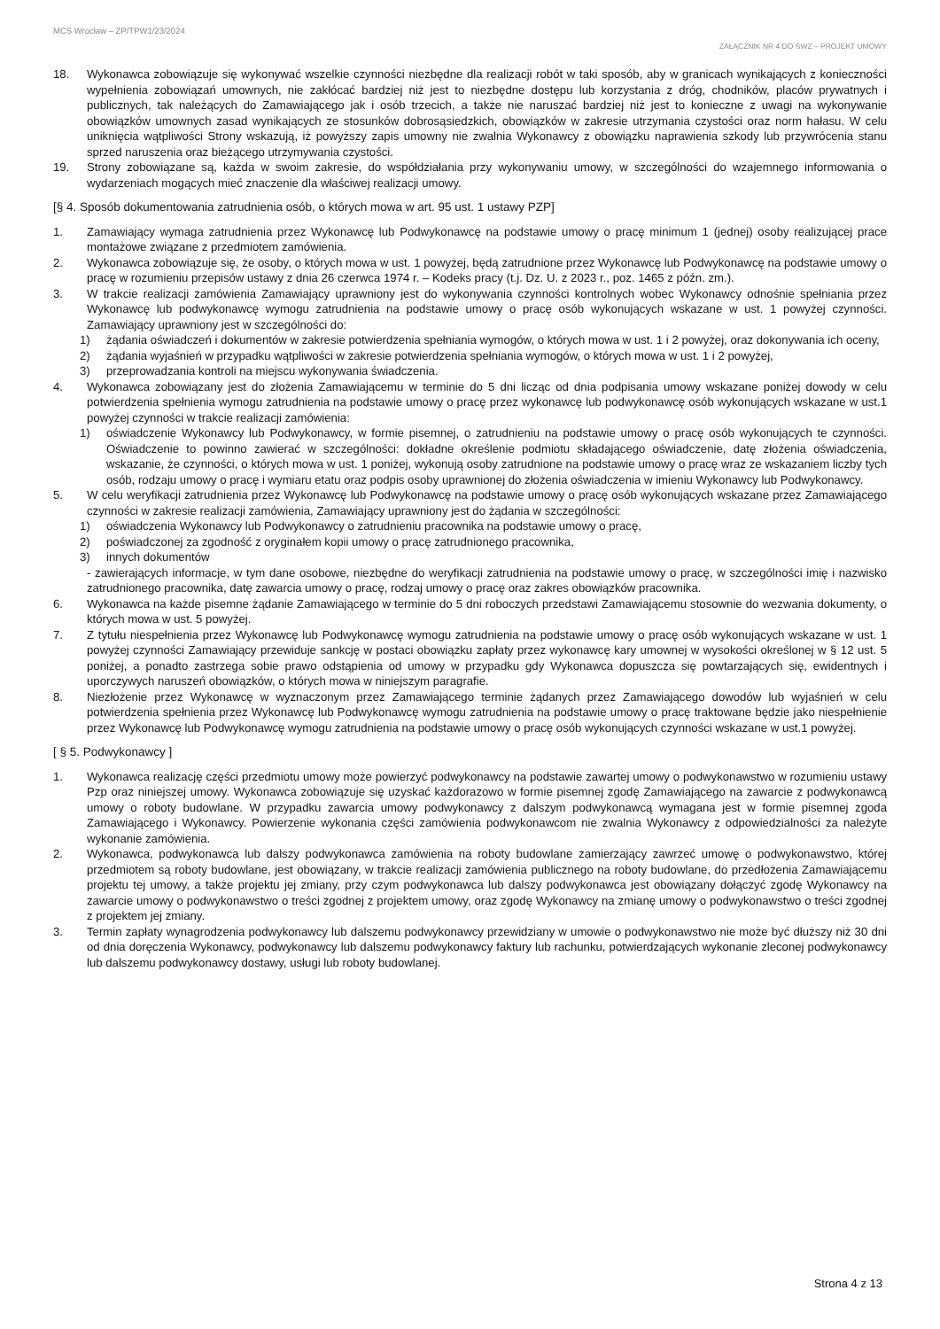MCS Wrocław – ZP/TPW1/23/2024
ZAŁĄCZNIK NR 4 DO SWZ – PROJEKT UMOWY
18. Wykonawca zobowiązuje się wykonywać wszelkie czynności niezbędne dla realizacji robót w taki sposób, aby w granicach wynikających z konieczności wypełnienia zobowiązań umownych, nie zakłócać bardziej niż jest to niezbędne dostępu lub korzystania z dróg, chodników, placów prywatnych i publicznych, tak należących do Zamawiającego jak i osób trzecich, a także nie naruszać bardziej niż jest to konieczne z uwagi na wykonywanie obowiązków umownych zasad wynikających ze stosunków dobrosąsiedzkich, obowiązków w zakresie utrzymania czystości oraz norm hałasu. W celu uniknięcia wątpliwości Strony wskazują, iż powyższy zapis umowny nie zwalnia Wykonawcy z obowiązku naprawienia szkody lub przywrócenia stanu sprzed naruszenia oraz bieżącego utrzymywania czystości.
19. Strony zobowiązane są, każda w swoim zakresie, do współdziałania przy wykonywaniu umowy, w szczególności do wzajemnego informowania o wydarzeniach mogących mieć znaczenie dla właściwej realizacji umowy.
[§ 4. Sposób dokumentowania zatrudnienia osób, o których mowa w art. 95 ust. 1 ustawy PZP]
1. Zamawiający wymaga zatrudnienia przez Wykonawcę lub Podwykonawcę na podstawie umowy o pracę minimum 1 (jednej) osoby realizującej prace montażowe związane z przedmiotem zamówienia.
2. Wykonawca zobowiązuje się, że osoby, o których mowa w ust. 1 powyżej, będą zatrudnione przez Wykonawcę lub Podwykonawcę na podstawie umowy o pracę w rozumieniu przepisów ustawy z dnia 26 czerwca 1974 r. – Kodeks pracy (t.j. Dz. U. z 2023 r., poz. 1465 z późn. zm.).
3. W trakcie realizacji zamówienia Zamawiający uprawniony jest do wykonywania czynności kontrolnych wobec Wykonawcy odnośnie spełniania przez Wykonawcę lub podwykonawcę wymogu zatrudnienia na podstawie umowy o pracę osób wykonujących wskazane w ust. 1 powyżej czynności. Zamawiający uprawniony jest w szczególności do:
1) żądania oświadczeń i dokumentów w zakresie potwierdzenia spełniania wymogów, o których mowa w ust. 1 i 2 powyżej, oraz dokonywania ich oceny,
2) żądania wyjaśnień w przypadku wątpliwości w zakresie potwierdzenia spełniania wymogów, o których mowa w ust. 1 i 2 powyżej,
3) przeprowadzania kontroli na miejscu wykonywania świadczenia.
4. Wykonawca zobowiązany jest do złożenia Zamawiającemu w terminie do 5 dni licząc od dnia podpisania umowy wskazane poniżej dowody w celu potwierdzenia spełnienia wymogu zatrudnienia na podstawie umowy o pracę przez wykonawcę lub podwykonawcę osób wykonujących wskazane w ust.1 powyżej czynności w trakcie realizacji zamówienia:
1) oświadczenie Wykonawcy lub Podwykonawcy, w formie pisemnej, o zatrudnieniu na podstawie umowy o pracę osób wykonujących te czynności. Oświadczenie to powinno zawierać w szczególności: dokładne określenie podmiotu składającego oświadczenie, datę złożenia oświadczenia, wskazanie, że czynności, o których mowa w ust. 1 poniżej, wykonują osoby zatrudnione na podstawie umowy o pracę wraz ze wskazaniem liczby tych osób, rodzaju umowy o pracę i wymiaru etatu oraz podpis osoby uprawnionej do złożenia oświadczenia w imieniu Wykonawcy lub Podwykonawcy.
5. W celu weryfikacji zatrudnienia przez Wykonawcę lub Podwykonawcę na podstawie umowy o pracę osób wykonujących wskazane przez Zamawiającego czynności w zakresie realizacji zamówienia, Zamawiający uprawniony jest do żądania w szczególności:
1) oświadczenia Wykonawcy lub Podwykonawcy o zatrudnieniu pracownika na podstawie umowy o pracę,
2) poświadczonej za zgodność z oryginałem kopii umowy o pracę zatrudnionego pracownika,
3) innych dokumentów
- zawierających informacje, w tym dane osobowe, niezbędne do weryfikacji zatrudnienia na podstawie umowy o pracę, w szczególności imię i nazwisko zatrudnionego pracownika, datę zawarcia umowy o pracę, rodzaj umowy o pracę oraz zakres obowiązków pracownika.
6. Wykonawca na każde pisemne żądanie Zamawiającego w terminie do 5 dni roboczych przedstawi Zamawiającemu stosownie do wezwania dokumenty, o których mowa w ust. 5 powyżej.
7. Z tytułu niespełnienia przez Wykonawcę lub Podwykonawcę wymogu zatrudnienia na podstawie umowy o pracę osób wykonujących wskazane w ust. 1 powyżej czynności Zamawiający przewiduje sankcję w postaci obowiązku zapłaty przez wykonawcę kary umownej w wysokości określonej w § 12 ust. 5 poniżej, a ponadto zastrzega sobie prawo odstąpienia od umowy w przypadku gdy Wykonawca dopuszcza się powtarzających się, ewidentnych i uporczywych naruszeń obowiązków, o których mowa w niniejszym paragrafie.
8. Niezłożenie przez Wykonawcę w wyznaczonym przez Zamawiającego terminie żądanych przez Zamawiającego dowodów lub wyjaśnień w celu potwierdzenia spełnienia przez Wykonawcę lub Podwykonawcę wymogu zatrudnienia na podstawie umowy o pracę traktowane będzie jako niespełnienie przez Wykonawcę lub Podwykonawcę wymogu zatrudnienia na podstawie umowy o pracę osób wykonujących czynności wskazane w ust.1 powyżej.
[ § 5. Podwykonawcy ]
1. Wykonawca realizację części przedmiotu umowy może powierzyć podwykonawcy na podstawie zawartej umowy o podwykonawstwo w rozumieniu ustawy Pzp oraz niniejszej umowy. Wykonawca zobowiązuje się uzyskać każdorazowo w formie pisemnej zgodę Zamawiającego na zawarcie z podwykonawcą umowy o roboty budowlane. W przypadku zawarcia umowy podwykonawcy z dalszym podwykonawcą wymagana jest w formie pisemnej zgoda Zamawiającego i Wykonawcy. Powierzenie wykonania części zamówienia podwykonawcom nie zwalnia Wykonawcy z odpowiedzialności za należyte wykonanie zamówienia.
2. Wykonawca, podwykonawca lub dalszy podwykonawca zamówienia na roboty budowlane zamierzający zawrzeć umowę o podwykonawstwo, której przedmiotem są roboty budowlane, jest obowiązany, w trakcie realizacji zamówienia publicznego na roboty budowlane, do przedłożenia Zamawiającemu projektu tej umowy, a także projektu jej zmiany, przy czym podwykonawca lub dalszy podwykonawca jest obowiązany dołączyć zgodę Wykonawcy na zawarcie umowy o podwykonawstwo o treści zgodnej z projektem umowy, oraz zgodę Wykonawcy na zmianę umowy o podwykonawstwo o treści zgodnej z projektem jej zmiany.
3. Termin zapłaty wynagrodzenia podwykonawcy lub dalszemu podwykonawcy przewidziany w umowie o podwykonawstwo nie może być dłuższy niż 30 dni od dnia doręczenia Wykonawcy, podwykonawcy lub dalszemu podwykonawcy faktury lub rachunku, potwierdzających wykonanie zleconej podwykonawcy lub dalszemu podwykonawcy dostawy, usługi lub roboty budowlanej.
Strona 4 z 13